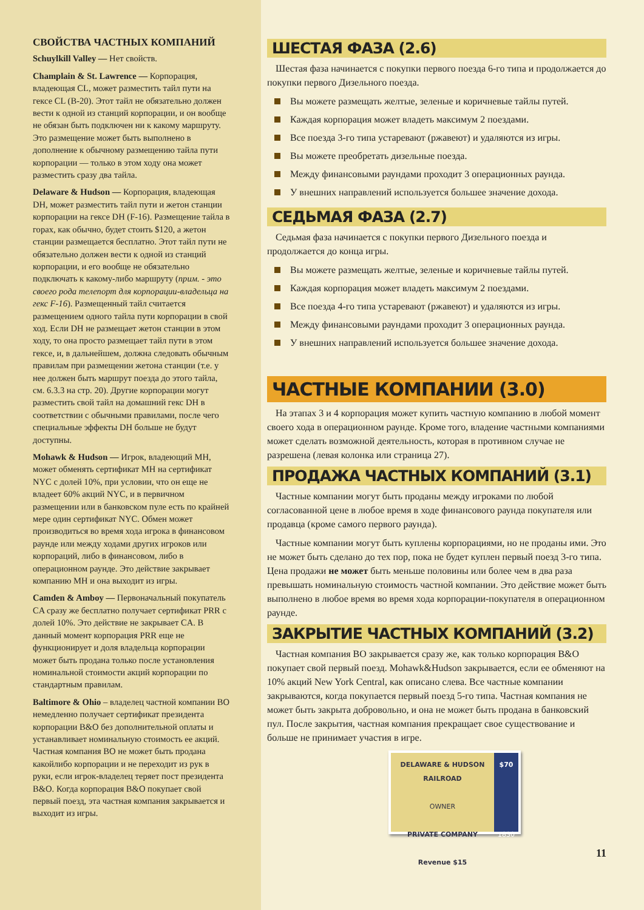СВОЙСТВА ЧАСТНЫХ КОМПАНИЙ
Schuylkill Valley — Нет свойств.
Champlain & St. Lawrence — Корпорация, владеющая CL, может разместить тайл пути на гексе CL (B-20). Этот тайл не обязательно должен вести к одной из станций корпорации, и он вообще не обязан быть подключен ни к какому маршруту. Это размещение может быть выполнено в дополнение к обычному размещению тайла пути корпорации — только в этом ходу она может разместить сразу два тайла.
Delaware & Hudson — Корпорация, владеющая DH, может разместить тайл пути и жетон станции корпорации на гексе DH (F-16). Размещение тайла в горах, как обычно, будет стоить $120, а жетон станции размещается бесплатно. Этот тайл пути не обязательно должен вести к одной из станций корпорации, и его вообще не обязательно подключать к какому-либо маршруту (прим. - это своего рода телепорт для корпорации-владельца на гекс F-16). Размещенный тайл считается размещением одного тайла пути корпорации в свой ход. Если DH не размещает жетон станции в этом ходу, то она просто размещает тайл пути в этом гексе, и, в дальнейшем, должна следовать обычным правилам при размещении жетона станции (т.е. у нее должен быть маршрут поезда до этого тайла, см. 6.3.3 на стр. 20). Другие корпорации могут разместить свой тайл на домашний гекс DH в соответствии с обычными правилами, после чего специальные эффекты DH больше не будут доступны.
Mohawk & Hudson — Игрок, владеющий MH, может обменять сертификат MH на сертификат NYC с долей 10%, при условии, что он еще не владеет 60% акций NYC, и в первичном размещении или в банковском пуле есть по крайней мере один сертификат NYC. Обмен может производиться во время хода игрока в финансовом раунде или между ходами других игроков или корпораций, либо в финансовом, либо в операционном раунде. Это действие закрывает компанию MH и она выходит из игры.
Camden & Amboy — Первоначальный покупатель CA сразу же бесплатно получает сертификат PRR с долей 10%. Это действие не закрывает CA. В данный момент корпорация PRR еще не функционирует и доля владельца корпорации может быть продана только после установления номинальной стоимости акций корпорации по стандартным правилам.
Baltimore & Ohio – владелец частной компании BO немедленно получает сертификат президента корпорации B&O без дополнительной оплаты и устанавливает номинальную стоимость ее акций. Частная компания BO не может быть продана какойлибо корпорации и не переходит из рук в руки, если игрок-владелец теряет пост президента B&O. Когда корпорация B&O покупает свой первый поезд, эта частная компания закрывается и выходит из игры.
ШЕСТАЯ ФАЗА (2.6)
Шестая фаза начинается с покупки первого поезда 6-го типа и продолжается до покупки первого Дизельного поезда.
Вы можете размещать желтые, зеленые и коричневые тайлы путей.
Каждая корпорация может владеть максимум 2 поездами.
Все поезда 3-го типа устаревают (ржавеют) и удаляются из игры.
Вы можете преобретать дизельные поезда.
Между финансовыми раундами проходит 3 операционных раунда.
У внешних направлений используется большее значение дохода.
СЕДЬМАЯ ФАЗА (2.7)
Седьмая фаза начинается с покупки первого Дизельного поезда и продолжается до конца игры.
Вы можете размещать желтые, зеленые и коричневые тайлы путей.
Каждая корпорация может владеть максимум 2 поездами.
Все поезда 4-го типа устаревают (ржавеют) и удаляются из игры.
Между финансовыми раундами проходит 3 операционных раунда.
У внешних направлений используется большее значение дохода.
ЧАСТНЫЕ КОМПАНИИ (3.0)
На этапах 3 и 4 корпорация может купить частную компанию в любой момент своего хода в операционном раунде. Кроме того, владение частными компаниями может сделать возможной деятельность, которая в противном случае не разрешена (левая колонка или страница 27).
ПРОДАЖА ЧАСТНЫХ КОМПАНИЙ (3.1)
Частные компании могут быть проданы между игроками по любой согласованной цене в любое время в ходе финансового раунда покупателя или продавца (кроме самого первого раунда).
Частные компании могут быть куплены корпорациями, но не проданы ими. Это не может быть сделано до тех пор, пока не будет куплен первый поезд 3-го типа. Цена продажи не может быть меньше половины или более чем в два раза превышать номинальную стоимость частной компании. Это действие может быть выполнено в любое время во время хода корпорации-покупателя в операционном раунде.
ЗАКРЫТИЕ ЧАСТНЫХ КОМПАНИЙ (3.2)
Частная компания BO закрывается сразу же, как только корпорация B&O покупает свой первый поезд. Mohawk&Hudson закрывается, если ее обменяют на 10% акций New York Central, как описано слева. Все частные компании закрываются, когда покупается первый поезд 5-го типа. Частная компания не может быть закрыта добровольно, и она не может быть продана в банковский пул. После закрытия, частная компания прекращает свое существование и больше не принимает участия в игре.
DELAWARE & HUDSON
RAILROAD
OWNER
PRIVATE COMPANY
Revenue $15
$70
1830
11